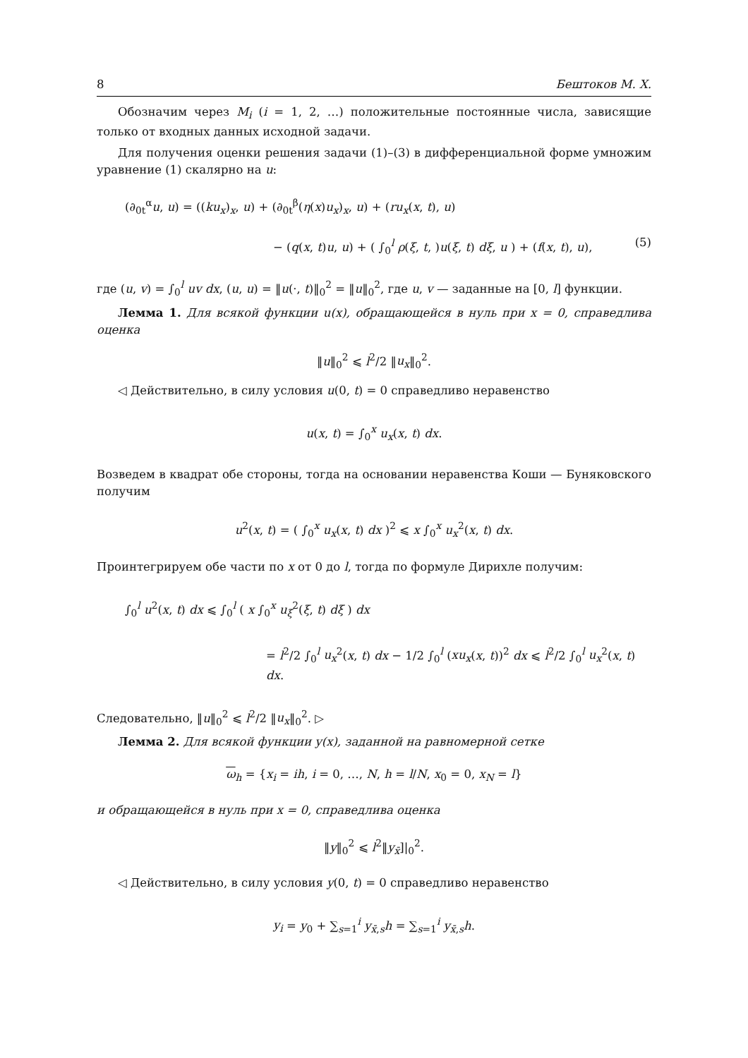8 Бештоков М. Х.
Обозначим через M<sub>i</sub> (i = 1, 2, …) положительные постоянные числа, зависящие только от входных данных исходной задачи.
Для получения оценки решения задачи (1)–(3) в дифференциальной форме умножим уравнение (1) скалярно на u:
(∂<sub>0t</sub><sup>α</sup>u, u) = ((ku<sub>x</sub>)<sub>x</sub>, u) + (∂<sub>0t</sub><sup>β</sup>(η(x)u<sub>x</sub>)<sub>x</sub>, u) + (ru<sub>x</sub>(x, t), u)
− (q(x, t)u, u) + ( ∫<sub>0</sub><sup>l</sup> ρ(ξ, t, )u(ξ, t) dξ, u ) + (f(x, t), u), (5)
где (u, v) = ∫<sub>0</sub><sup>l</sup> uv dx, (u, u) = ‖u(·, t)‖<sub>0</sub><sup>2</sup> = ‖u‖<sub>0</sub><sup>2</sup>, где u, v — заданные на [0, l] функции.
Лемма 1. Для всякой функции u(x), обращающейся в нуль при x = 0, справедлива оценка
‖u‖<sub>0</sub><sup>2</sup> ⩽ l<sup>2</sup>/2 ‖u<sub>x</sub>‖<sub>0</sub><sup>2</sup>.
◁ Действительно, в силу условия u(0, t) = 0 справедливо неравенство
u(x, t) = ∫<sub>0</sub><sup>x</sup> u<sub>x</sub>(x, t) dx.
Возведем в квадрат обе стороны, тогда на основании неравенства Коши — Буняковского получим
u<sup>2</sup>(x, t) = ( ∫<sub>0</sub><sup>x</sup> u<sub>x</sub>(x, t) dx )<sup>2</sup> ⩽ x ∫<sub>0</sub><sup>x</sup> u<sub>x</sub><sup>2</sup>(x, t) dx.
Проинтегрируем обе части по x от 0 до l, тогда по формуле Дирихле получим:
∫<sub>0</sub><sup>l</sup> u<sup>2</sup>(x, t) dx ⩽ ∫<sub>0</sub><sup>l</sup> ( x ∫<sub>0</sub><sup>x</sup> u<sub>ξ</sub><sup>2</sup>(ξ, t) dξ ) dx
= l<sup>2</sup>/2 ∫<sub>0</sub><sup>l</sup> u<sub>x</sub><sup>2</sup>(x, t) dx − 1/2 ∫<sub>0</sub><sup>l</sup> (xu<sub>x</sub>(x, t))<sup>2</sup> dx ⩽ l<sup>2</sup>/2 ∫<sub>0</sub><sup>l</sup> u<sub>x</sub><sup>2</sup>(x, t) dx.
Следовательно, ‖u‖<sub>0</sub><sup>2</sup> ⩽ l<sup>2</sup>/2 ‖u<sub>x</sub>‖<sub>0</sub><sup>2</sup>. ▷
Лемма 2. Для всякой функции y(x), заданной на равномерной сетке
ω<sub>h</sub> = {x<sub>i</sub> = ih, i = 0, …, N, h = l/N, x<sub>0</sub> = 0, x<sub>N</sub> = l}
и обращающейся в нуль при x = 0, справедлива оценка
‖y‖<sub>0</sub><sup>2</sup> ⩽ l<sup>2</sup>‖y<sub>x̄</sub>]|<sub>0</sub><sup>2</sup>.
◁ Действительно, в силу условия y(0, t) = 0 справедливо неравенство
y<sub>i</sub> = y<sub>0</sub> + ∑<sub>s=1</sub><sup>i</sup> y<sub>x̄,s</sub>h = ∑<sub>s=1</sub><sup>i</sup> y<sub>x̄,s</sub>h.